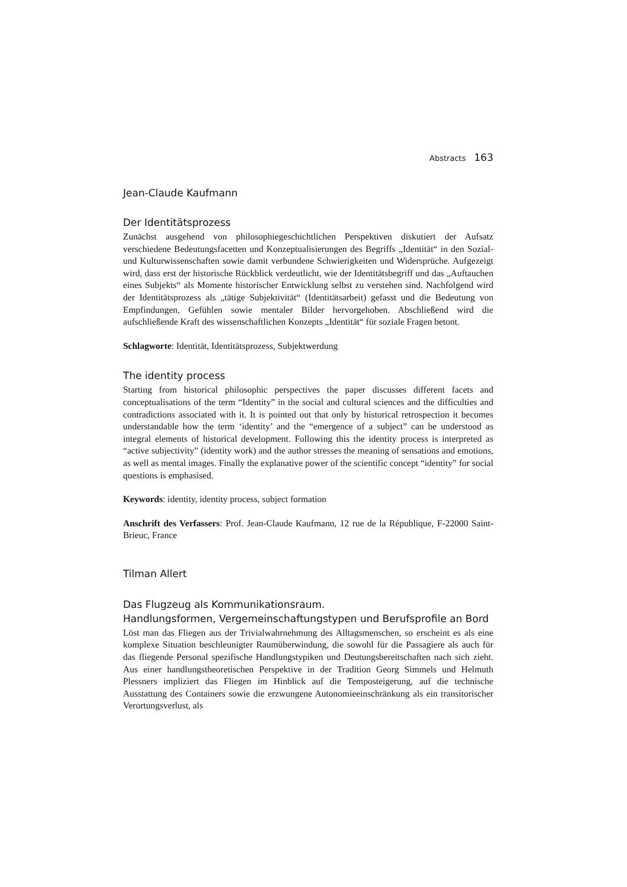Abstracts 163
Jean-Claude Kaufmann
Der Identitätsprozess
Zunächst ausgehend von philosophiegeschichtlichen Perspektiven diskutiert der Aufsatz verschiedene Bedeutungsfacetten und Konzeptualisierungen des Begriffs „Identität“ in den Sozial- und Kulturwissenschaften sowie damit verbundene Schwierigkeiten und Widersprüche. Aufgezeigt wird, dass erst der historische Rückblick verdeutlicht, wie der Identitätsbegriff und das „Auftauchen eines Subjekts“ als Momente historischer Entwicklung selbst zu verstehen sind. Nachfolgend wird der Identitätsprozess als „tätige Subjektivität“ (Identitätsarbeit) gefasst und die Bedeutung von Empfindungen, Gefühlen sowie mentaler Bilder hervorgehoben. Abschließend wird die aufschließende Kraft des wissenschaftlichen Konzepts „Identität“ für soziale Fragen betont.
Schlagworte: Identität, Identitätsprozess, Subjektwerdung
The identity process
Starting from historical philosophic perspectives the paper discusses different facets and conceptualisations of the term “Identity” in the social and cultural sciences and the difficulties and contradictions associated with it. It is pointed out that only by historical retrospection it becomes understandable how the term ‘identity’ and the “emergence of a subject” can be understood as integral elements of historical development. Following this the identity process is interpreted as “active subjectivity” (identity work) and the author stresses the meaning of sensations and emotions, as well as mental images. Finally the explanative power of the scientific concept “identity” for social questions is emphasised.
Keywords: identity, identity process, subject formation
Anschrift des Verfassers: Prof. Jean-Claude Kaufmann, 12 rue de la République, F-22000 Saint-Brieuc, France
Tilman Allert
Das Flugzeug als Kommunikationsraum.
Handlungsformen, Vergemeinschaftungstypen und Berufsprofile an Bord
Löst man das Fliegen aus der Trivialwahrnehmung des Alltagsmenschen, so erscheint es als eine komplexe Situation beschleunigter Raumüberwindung, die sowohl für die Passagiere als auch für das fliegende Personal spezifische Handlungstypiken und Deutungsbereitschaften nach sich zieht. Aus einer handlungstheoretischen Perspektive in der Tradition Georg Simmels und Helmuth Plessners impliziert das Fliegen im Hinblick auf die Temposteigerung, auf die technische Ausstattung des Containers sowie die erzwungene Autonomieeinschränkung als ein transitorischer Verortungsverlust, als